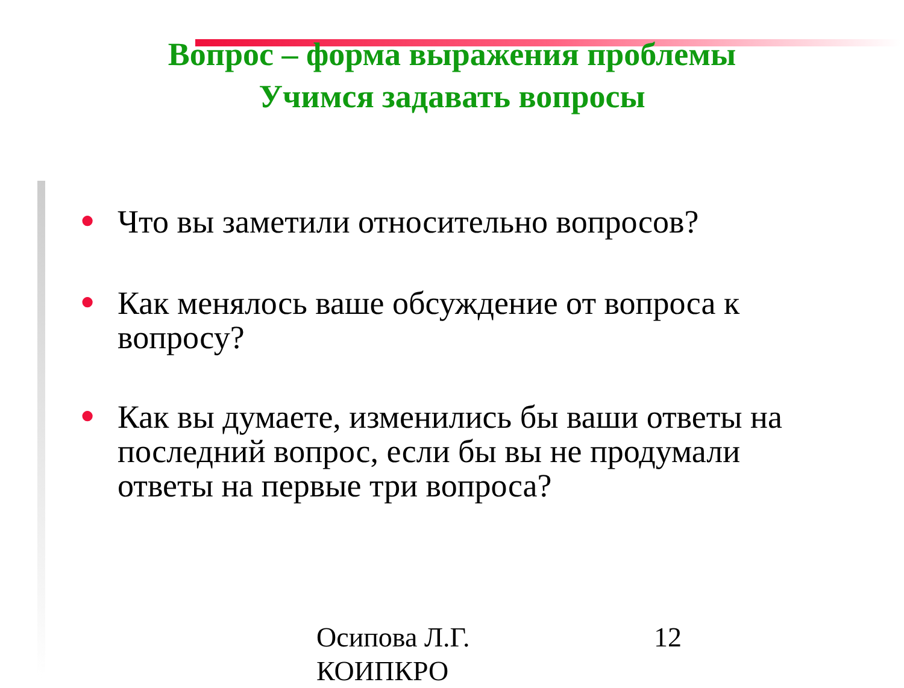Вопрос – форма выражения проблемы
Учимся задавать вопросы
● Что вы заметили относительно вопросов?
● Как менялось ваше обсуждение от вопроса к вопросу?
● Как вы думаете, изменились бы ваши ответы на последний вопрос, если бы вы не продумали ответы на первые три вопроса?
Осипова Л.Г.
КОИПКРО
12